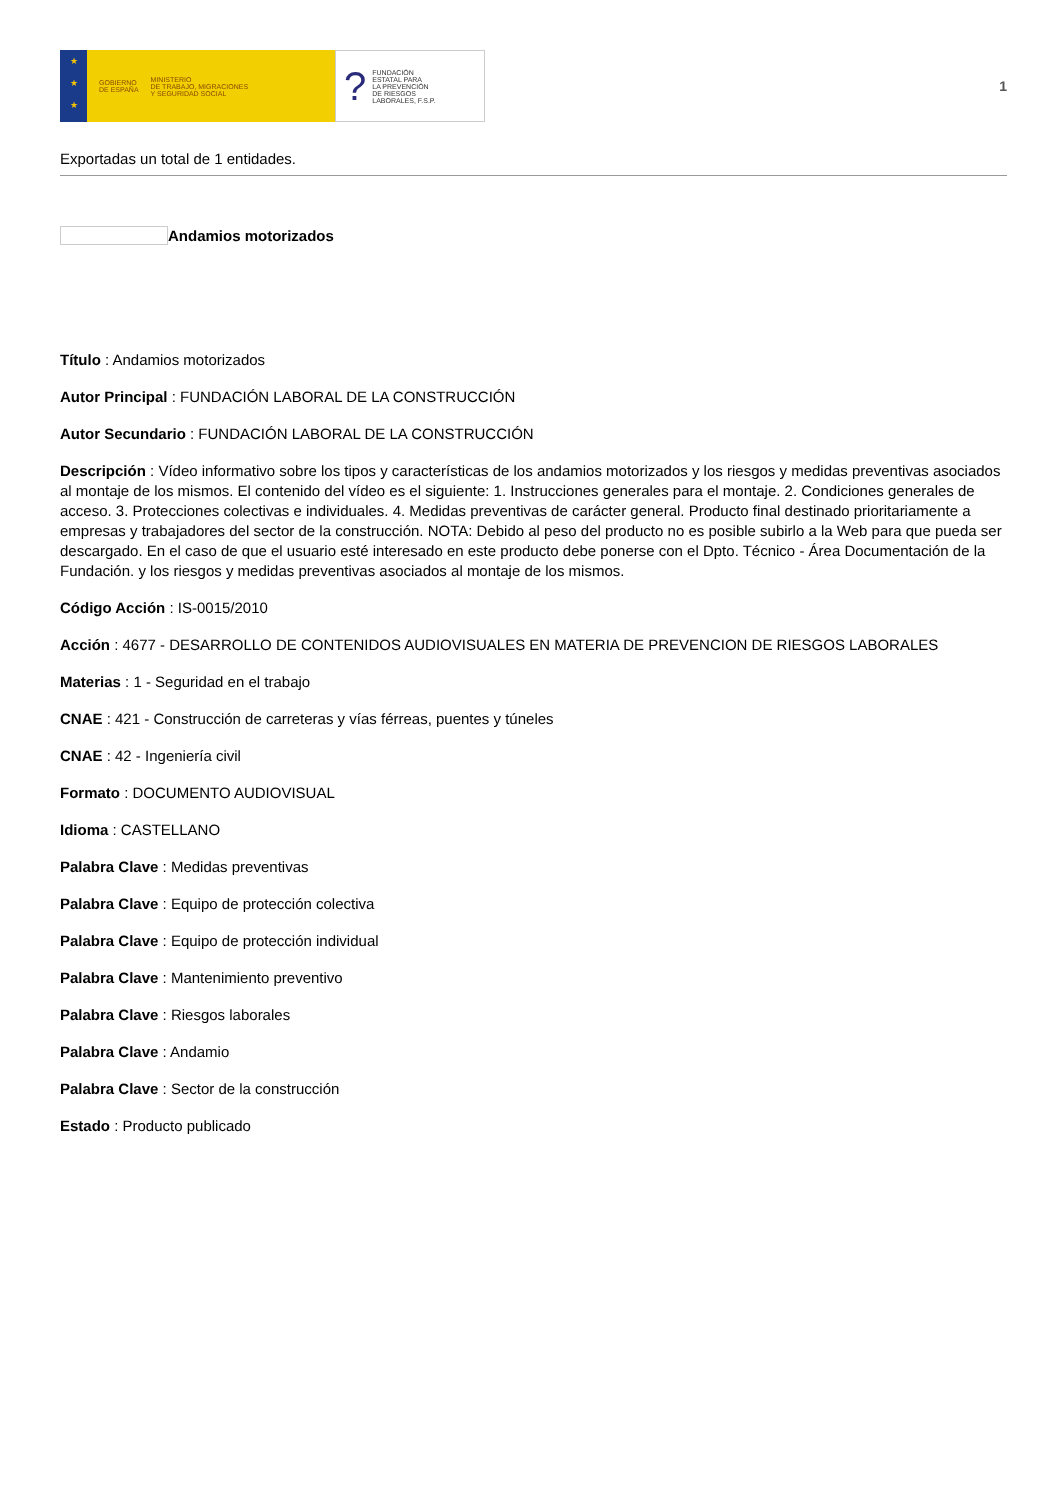★
★
★
GOBIERNO
DE ESPAÑA MINISTERIO
DE TRABAJO, MIGRACIONES
Y SEGURIDAD SOCIAL
? FUNDACIÓN
ESTATAL PARA
LA PREVENCIÓN
DE RIESGOS
LABORALES, F.S.P.
1
Exportadas un total de 1 entidades.
Andamios motorizados
Título : Andamios motorizados
Autor Principal : FUNDACIÓN LABORAL DE LA CONSTRUCCIÓN
Autor Secundario : FUNDACIÓN LABORAL DE LA CONSTRUCCIÓN
Descripción : Vídeo informativo sobre los tipos y características de los andamios motorizados y los riesgos y medidas preventivas asociados al montaje de los mismos. El contenido del vídeo es el siguiente: 1. Instrucciones generales para el montaje. 2. Condiciones generales de acceso. 3. Protecciones colectivas e individuales. 4. Medidas preventivas de carácter general. Producto final destinado prioritariamente a empresas y trabajadores del sector de la construcción. NOTA: Debido al peso del producto no es posible subirlo a la Web para que pueda ser descargado. En el caso de que el usuario esté interesado en este producto debe ponerse con el Dpto. Técnico - Área Documentación de la Fundación. y los riesgos y medidas preventivas asociados al montaje de los mismos.
Código Acción : IS-0015/2010
Acción : 4677 - DESARROLLO DE CONTENIDOS AUDIOVISUALES EN MATERIA DE PREVENCION DE RIESGOS LABORALES
Materias : 1 - Seguridad en el trabajo
CNAE : 421 - Construcción de carreteras y vías férreas, puentes y túneles
CNAE : 42 - Ingeniería civil
Formato : DOCUMENTO AUDIOVISUAL
Idioma : CASTELLANO
Palabra Clave : Medidas preventivas
Palabra Clave : Equipo de protección colectiva
Palabra Clave : Equipo de protección individual
Palabra Clave : Mantenimiento preventivo
Palabra Clave : Riesgos laborales
Palabra Clave : Andamio
Palabra Clave : Sector de la construcción
Estado : Producto publicado